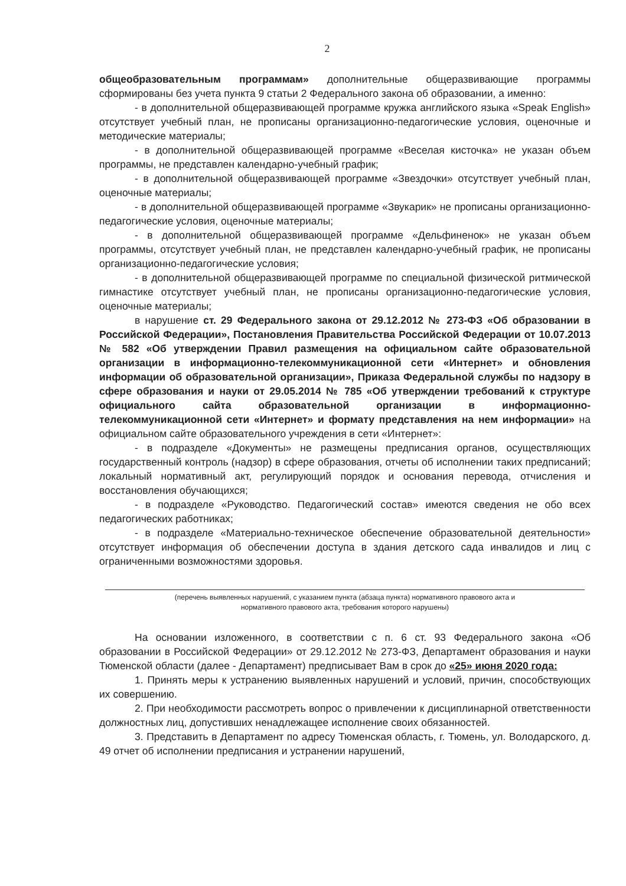2
общеобразовательным программам» дополнительные общеразвивающие программы сформированы без учета пункта 9 статьи 2 Федерального закона об образовании, а именно:
- в дополнительной общеразвивающей программе кружка английского языка «Speak English» отсутствует учебный план, не прописаны организационно-педагогические условия, оценочные и методические материалы;
- в дополнительной общеразвивающей программе «Веселая кисточка» не указан объем программы, не представлен календарно-учебный график;
- в дополнительной общеразвивающей программе «Звездочки» отсутствует учебный план, оценочные материалы;
- в дополнительной общеразвивающей программе «Звукарик» не прописаны организационно-педагогические условия, оценочные материалы;
- в дополнительной общеразвивающей программе «Дельфиненок» не указан объем программы, отсутствует учебный план, не представлен календарно-учебный график, не прописаны организационно-педагогические условия;
- в дополнительной общеразвивающей программе по специальной физической ритмической гимнастике отсутствует учебный план, не прописаны организационно-педагогические условия, оценочные материалы;
в нарушение ст. 29 Федерального закона от 29.12.2012 № 273-ФЗ «Об образовании в Российской Федерации», Постановления Правительства Российской Федерации от 10.07.2013 № 582 «Об утверждении Правил размещения на официальном сайте образовательной организации в информационно-телекоммуникационной сети «Интернет» и обновления информации об образовательной организации», Приказа Федеральной службы по надзору в сфере образования и науки от 29.05.2014 № 785 «Об утверждении требований к структуре официального сайта образовательной организации в информационно-телекоммуникационной сети «Интернет» и формату представления на нем информации» на официальном сайте образовательного учреждения в сети «Интернет»:
- в подразделе «Документы» не размещены предписания органов, осуществляющих государственный контроль (надзор) в сфере образования, отчеты об исполнении таких предписаний; локальный нормативный акт, регулирующий порядок и основания перевода, отчисления и восстановления обучающихся;
- в подразделе «Руководство. Педагогический состав» имеются сведения не обо всех педагогических работниках;
- в подразделе «Материально-техническое обеспечение образовательной деятельности» отсутствует информация об обеспечении доступа в здания детского сада инвалидов и лиц с ограниченными возможностями здоровья.
(перечень выявленных нарушений, с указанием пункта (абзаца пункта) нормативного правового акта и
нормативного правового акта, требования которого нарушены)
На основании изложенного, в соответствии с п. 6 ст. 93 Федерального закона «Об образовании в Российской Федерации» от 29.12.2012 № 273-ФЗ, Департамент образования и науки Тюменской области (далее - Департамент) предписывает Вам в срок до «25» июня 2020 года:
1. Принять меры к устранению выявленных нарушений и условий, причин, способствующих их совершению.
2. При необходимости рассмотреть вопрос о привлечении к дисциплинарной ответственности должностных лиц, допустивших ненадлежащее исполнение своих обязанностей.
3. Представить в Департамент по адресу Тюменская область, г. Тюмень, ул. Володарского, д. 49 отчет об исполнении предписания и устранении нарушений,